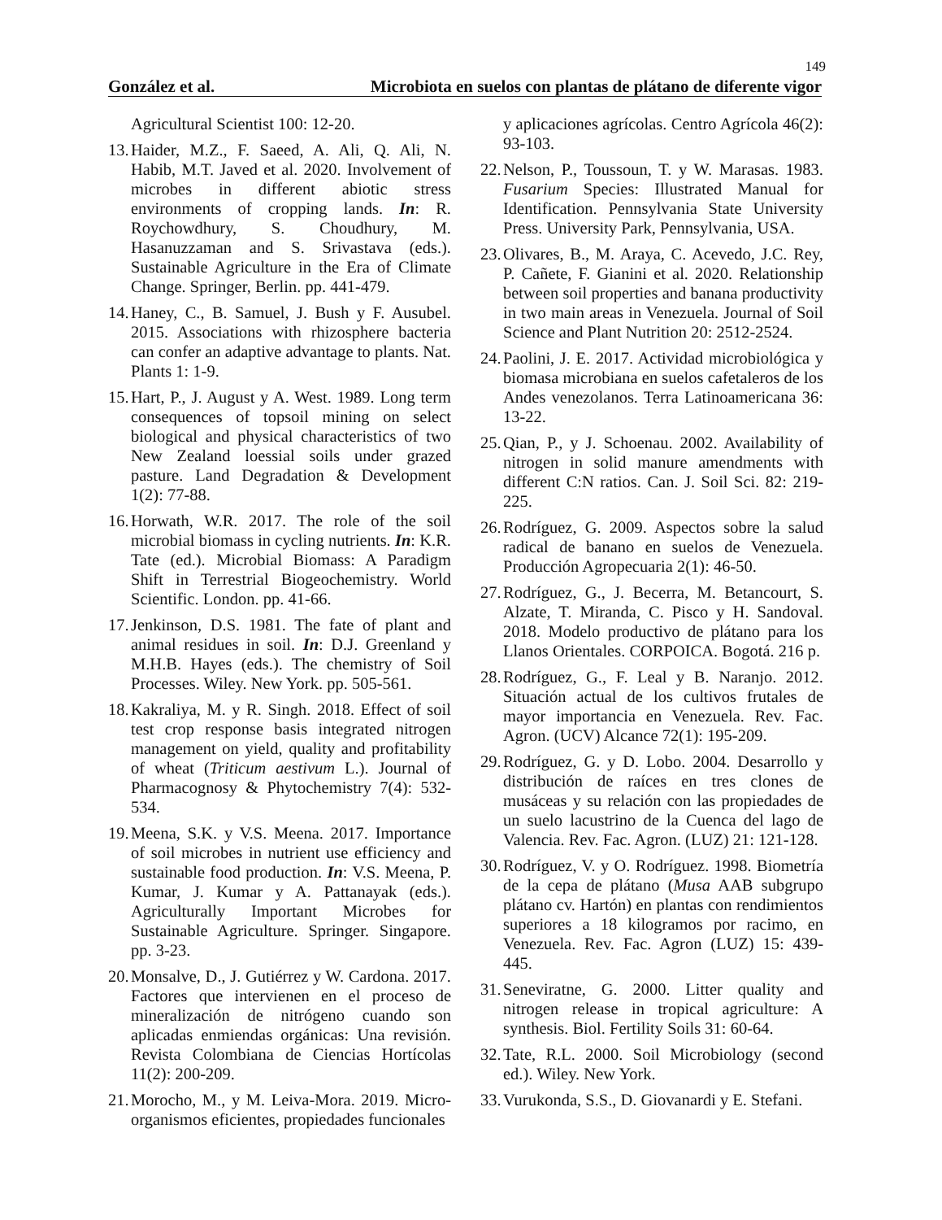149
González et al. Microbiota en suelos con plantas de plátano de diferente vigor
Agricultural Scientist 100: 12-20.
13. Haider, M.Z., F. Saeed, A. Ali, Q. Ali, N. Habib, M.T. Javed et al. 2020. Involvement of microbes in different abiotic stress environments of cropping lands. In: R. Roychowdhury, S. Choudhury, M. Hasanuzzaman and S. Srivastava (eds.). Sustainable Agriculture in the Era of Climate Change. Springer, Berlin. pp. 441-479.
14. Haney, C., B. Samuel, J. Bush y F. Ausubel. 2015. Associations with rhizosphere bacteria can confer an adaptive advantage to plants. Nat. Plants 1: 1-9.
15. Hart, P., J. August y A. West. 1989. Long term consequences of topsoil mining on select biological and physical characteristics of two New Zealand loessial soils under grazed pasture. Land Degradation & Development 1(2): 77-88.
16. Horwath, W.R. 2017. The role of the soil microbial biomass in cycling nutrients. In: K.R. Tate (ed.). Microbial Biomass: A Paradigm Shift in Terrestrial Biogeochemistry. World Scientific. London. pp. 41-66.
17. Jenkinson, D.S. 1981. The fate of plant and animal residues in soil. In: D.J. Greenland y M.H.B. Hayes (eds.). The chemistry of Soil Processes. Wiley. New York. pp. 505-561.
18. Kakraliya, M. y R. Singh. 2018. Effect of soil test crop response basis integrated nitrogen management on yield, quality and profitability of wheat (Triticum aestivum L.). Journal of Pharmacognosy & Phytochemistry 7(4): 532-534.
19. Meena, S.K. y V.S. Meena. 2017. Importance of soil microbes in nutrient use efficiency and sustainable food production. In: V.S. Meena, P. Kumar, J. Kumar y A. Pattanayak (eds.). Agriculturally Important Microbes for Sustainable Agriculture. Springer. Singapore. pp. 3-23.
20. Monsalve, D., J. Gutiérrez y W. Cardona. 2017. Factores que intervienen en el proceso de mineralización de nitrógeno cuando son aplicadas enmiendas orgánicas: Una revisión. Revista Colombiana de Ciencias Hortícolas 11(2): 200-209.
21. Morocho, M., y M. Leiva-Mora. 2019. Micro-organismos eficientes, propiedades funcionales
y aplicaciones agrícolas. Centro Agrícola 46(2): 93-103.
22. Nelson, P., Toussoun, T. y W. Marasas. 1983. Fusarium Species: Illustrated Manual for Identification. Pennsylvania State University Press. University Park, Pennsylvania, USA.
23. Olivares, B., M. Araya, C. Acevedo, J.C. Rey, P. Cañete, F. Gianini et al. 2020. Relationship between soil properties and banana productivity in two main areas in Venezuela. Journal of Soil Science and Plant Nutrition 20: 2512-2524.
24. Paolini, J. E. 2017. Actividad microbiológica y biomasa microbiana en suelos cafetaleros de los Andes venezolanos. Terra Latinoamericana 36: 13-22.
25. Qian, P., y J. Schoenau. 2002. Availability of nitrogen in solid manure amendments with different C:N ratios. Can. J. Soil Sci. 82: 219-225.
26. Rodríguez, G. 2009. Aspectos sobre la salud radical de banano en suelos de Venezuela. Producción Agropecuaria 2(1): 46-50.
27. Rodríguez, G., J. Becerra, M. Betancourt, S. Alzate, T. Miranda, C. Pisco y H. Sandoval. 2018. Modelo productivo de plátano para los Llanos Orientales. CORPOICA. Bogotá. 216 p.
28. Rodríguez, G., F. Leal y B. Naranjo. 2012. Situación actual de los cultivos frutales de mayor importancia en Venezuela. Rev. Fac. Agron. (UCV) Alcance 72(1): 195-209.
29. Rodríguez, G. y D. Lobo. 2004. Desarrollo y distribución de raíces en tres clones de musáceas y su relación con las propiedades de un suelo lacustrino de la Cuenca del lago de Valencia. Rev. Fac. Agron. (LUZ) 21: 121-128.
30. Rodríguez, V. y O. Rodríguez. 1998. Biometría de la cepa de plátano (Musa AAB subgrupo plátano cv. Hartón) en plantas con rendimientos superiores a 18 kilogramos por racimo, en Venezuela. Rev. Fac. Agron (LUZ) 15: 439-445.
31. Seneviratne, G. 2000. Litter quality and nitrogen release in tropical agriculture: A synthesis. Biol. Fertility Soils 31: 60-64.
32. Tate, R.L. 2000. Soil Microbiology (second ed.). Wiley. New York.
33. Vurukonda, S.S., D. Giovanardi y E. Stefani.